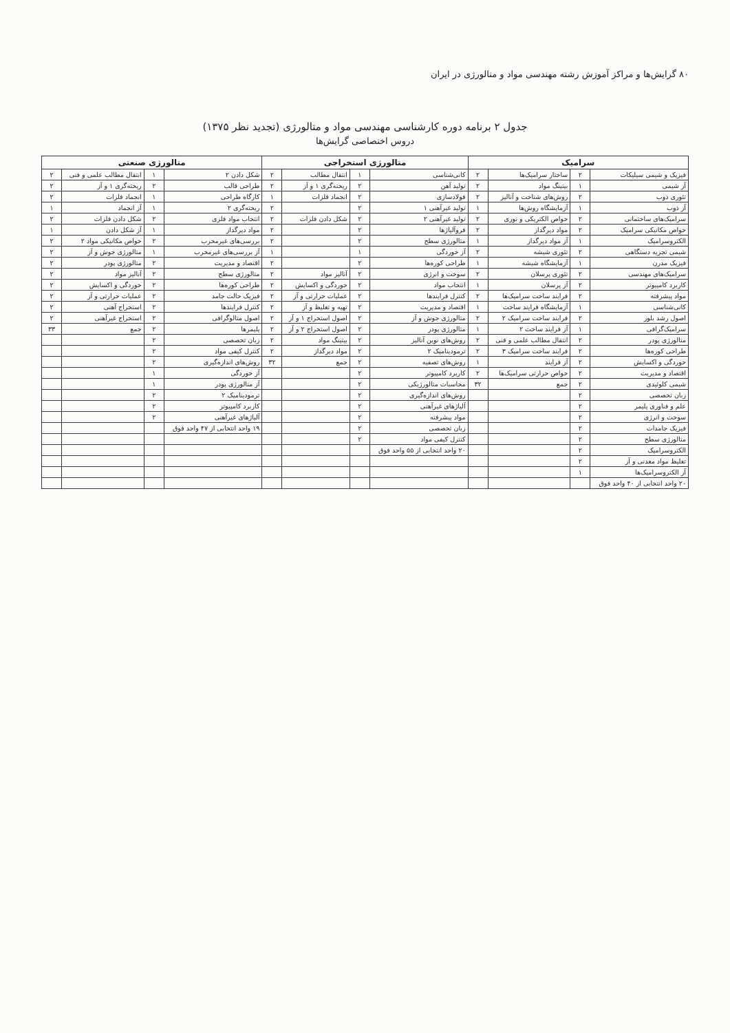۸۰ گرایش‌ها و مراکز آموزش رشته مهندسی مواد و متالورژی در ایران
جدول ۲ برنامه دوره کارشناسی مهندسی مواد و متالورژی (تجدید نظر ۱۳۷۵)
دروس اختصاصی گرایش‌ها
| سرامیک | | | | متالورژی استخراجی | | | | متالورژی صنعتی | | | |
| --- | --- | --- | --- | --- | --- | --- | --- | --- | --- | --- | --- |
| فیزیک و شیمی سیلیکات | ۲ | ساختار سرامیک‌ها | ۲ | کانی‌شناسی | ۱ | انتقال مطالب | ۲ | شکل دادن ۲ | ۱ | انتقال مطالب علمی و فنی | ۲ |
| آز شیمی | ۱ | بیتینگ مواد | ۲ | تولید آهن | ۲ | ریخته‌گری ۱ و آز | ۲ | طراحی قالب | ۲ | ریخته‌گری ۱ و آز | ۲ |
| تئوری ذوب | ۲ | روش‌های شناخت و آنالیز | ۲ | فولادسازی | ۲ | انجماد فلزات | ۱ | کارگاه طراحی | ۱ | انجماد فلزات | ۲ |
| آز ذوب | ۱ | آزمایشگاه روش‌ها | ۱ | تولید غیرآهنی ۱ | ۲ | | ۲ | ریخته‌گری ۲ | ۱ | آز انجماد | ۱ |
| سرامیک‌های ساختمانی | ۲ | خواص الکتریکی و نوری | ۲ | تولید غیرآهنی ۲ | ۲ | شکل دادن فلزات | ۲ | انتخاب مواد فلزی | ۲ | شکل دادن فلزات | ۲ |
| خواص مکانیکی سرامیک | ۲ | مواد دیرگداز | ۲ | فروآلیاژها | ۲ | | ۲ | مواد دیرگداز | ۱ | آز شکل دادن | ۱ |
| الکتروسرامیک | ۱ | آز مواد دیرگداز | ۱ | متالورژی سطح | ۲ | | ۲ | بررسی‌های غیرمخرب | ۲ | خواص مکانیکی مواد ۲ | ۲ |
| شیمی تجزیه دستگاهی | ۲ | تئوری شیشه | ۲ | آز خوردگی | ۱ | | ۱ | آز بررسی‌های غیرمخرب | ۱ | متالورژی جوش و آز | ۲ |
| فیزیک مدرن | ۱ | آزمایشگاه شیشه | ۱ | طراحی کوره‌ها | ۲ | | ۲ | اقتصاد و مدیریت | ۲ | متالورژی پودر | ۲ |
| سرامیک‌های مهندسی | ۲ | تئوری پرسلان | ۲ | سوخت و انرژی | ۲ | آنالیز مواد | ۲ | متالورژی سطح | ۲ | آنالیز مواد | ۲ |
| کاربرد کامپیوتر | ۲ | آز پرسلان | ۱ | انتخاب مواد | ۲ | خوردگی و اکسایش | ۲ | طراحی کوره‌ها | ۲ | خوردگی و اکسایش | ۲ |
| مواد پیشرفته | ۲ | فرایند ساخت سرامیک‌ها | ۲ | کنترل فرایندها | ۲ | عملیات حرارتی و آز | ۲ | فیزیک حالت جامد | ۲ | عملیات حرارتی و آز | ۲ |
| کانی‌شناسی | ۱ | آزمایشگاه فرایند ساخت | ۱ | اقتصاد و مدیریت | ۲ | تهیه و تغلیظ و آز | ۲ | کنترل فرایندها | ۲ | استخراج آهنی | ۲ |
| اصول رشد بلور | ۲ | فرایند ساخت سرامیک ۲ | ۲ | متالورژی جوش و آز | ۲ | اصول استخراج ۱ و آز | ۲ | اصول متالوگرافی | ۲ | استخراج غیرآهنی | ۲ |
| سرامیک‌گرافی | ۱ | آز فرایند ساخت ۲ | ۱ | متالورژی پودر | ۲ | اصول استخراج ۲ و آز | ۲ | پلیمرها | ۲ | جمع | ۳۳ |
| متالورژی پودر | ۲ | انتقال مطالب علمی و فنی | ۲ | روش‌های نوین آنالیز | ۲ | بیتینگ مواد | ۲ | زبان تخصصی | ۲ | | |
| طراحی کوره‌ها | ۲ | فرایند ساخت سرامیک ۳ | ۲ | ترمودینامیک ۲ | ۲ | مواد دیرگداز | ۲ | کنترل کیفی مواد | ۲ | | |
| خوردگی و اکسایش | ۲ | آز فرایند | ۱ | روش‌های تصفیه | ۲ | جمع | ۳۲ | روش‌های اندازه‌گیری | ۲ | | |
| اقتصاد و مدیریت | ۲ | خواص حرارتی سرامیک‌ها | ۲ | کاربرد کامپیوتر | ۲ | | | آز خوردگی | ۱ | | |
| شیمی کلوئیدی | ۲ | جمع | ۳۲ | محاسبات متالورژیکی | ۲ | | | آز متالورژی پودر | ۱ | | |
| زبان تخصصی | ۲ | | | روش‌های اندازه‌گیری | ۲ | | | ترمودینامیک ۲ | ۲ | | |
| علم و فناوری پلیمر | ۲ | | | آلیاژهای غیرآهنی | ۲ | | | کاربرد کامپیوتر | ۲ | | |
| سوخت و انرژی | ۲ | | | مواد پیشرفته | ۲ | | | آلیاژهای غیرآهنی | ۲ | | |
| فیزیک جامدات | ۲ | | | زبان تخصصی | ۲ | | | ۱۹ واحد انتخابی از ۴۷ واحد فوق | | | |
| متالورژی سطح | ۲ | | | کنترل کیفی مواد | ۲ | | | | | | |
| الکتروسرامیک | ۲ | | | ۲۰ واحد انتخابی از ۵۵ واحد فوق | | | | | | | |
| تغلیظ مواد معدنی و آز | ۲ | | | | | | | | | | |
| آز الکتروسرامیک‌ها | ۱ | | | | | | | | | | |
| ۲۰ واحد انتخابی از ۴۰ واحد فوق | | | | | | | | | | | |